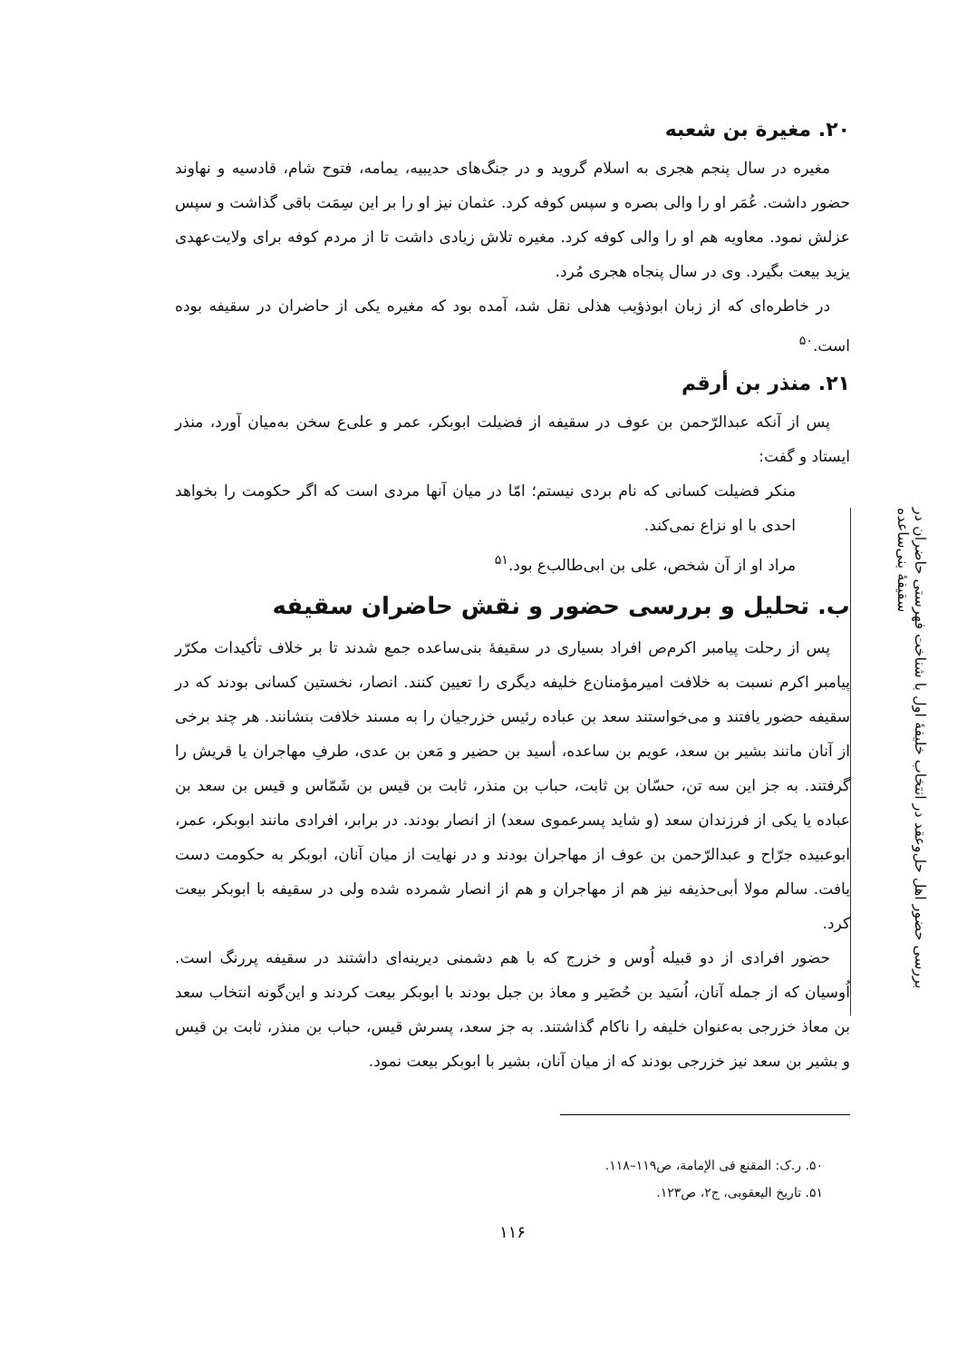بررسی حضور اهل حل‌وعقد در انتخاب خلیفهٔ اول با شناخت فهرستی حاضران در سقیفهٔ بنی‌ساعده
۲۰. مغیرة بن شعبه
مغیره در سال پنجم هجری به اسلام گروید و در جنگ‌های حدیبیه، یمامه، فتوح شام، قادسیه و نهاوند حضور داشت. عُمَر او را والی بصره و سپس کوفه کرد. عثمان نیز او را بر این سِمَت باقی گذاشت و سپس عزلش نمود. معاویه هم او را والی کوفه کرد. مغیره تلاش زیادی داشت تا از مردم کوفه برای ولایت‌عهدی یزید بیعت بگیرد. وی در سال پنجاه هجری مُرد.
در خاطره‌ای که از زبان ابوذؤیب هذلی نقل شد، آمده بود که مغیره یکی از حاضران در سقیفه بوده است.<sup>۵۰</sup>
۲۱. منذر بن أرقم
پس از آنکه عبدالرّحمن بن عوف در سقیفه از فضیلت ابوبکر، عمر و علی‌ع سخن به‌میان آورد، منذر ایستاد و گفت:
منکر فضیلت کسانی که نام بردی نیستم؛ امّا در میان آنها مردی است که اگر حکومت را بخواهد احدی با او نزاع نمی‌کند.
مراد او از آن شخص، علی بن ابی‌طالب‌ع بود.<sup>۵۱</sup>
ب. تحلیل و بررسی حضور و نقش حاضران سقیفه
پس از رحلت پیامبر اکرم‌ص افراد بسیاری در سقیفهٔ بنی‌ساعده جمع شدند تا بر خلاف تأکیدات مکرّر پیامبر اکرم نسبت به خلافت امیرمؤمنان‌ع خلیفه دیگری را تعیین کنند. انصار، نخستین کسانی بودند که در سقیفه حضور یافتند و می‌خواستند سعد بن عباده رئیس خزرجیان را به مسند خلافت بنشانند. هر چند برخی از آنان مانند بشیر بن سعد، عویم بن ساعده، أسید بن حضیر و مَعن بن عدی، طرفِ مهاجران یا قریش را گرفتند. به جز این سه تن، حسّان بن ثابت، حباب بن منذر، ثابت بن قیس بن شَمّاس و قیس بن سعد بن عباده یا یکی از فرزندان سعد (و شاید پسرعموی سعد) از انصار بودند. در برابر، افرادی مانند ابوبکر، عمر، ابوعبیده جرّاح و عبدالرّحمن بن عوف از مهاجران بودند و در نهایت از میان آنان، ابوبکر به حکومت دست یافت. سالم مولا أبی‌حذیفه نیز هم از مهاجران و هم از انصار شمرده شده ولی در سقیفه با ابوبکر بیعت کرد.
حضور افرادی از دو قبیله اُوس و خزرج که با هم دشمنی دیرینه‌ای داشتند در سقیفه پررنگ است. اُوسیان که از جمله آنان، اُسَید بن حُضَیر و معاذ بن جبل بودند با ابوبکر بیعت کردند و این‌گونه انتخاب سعد بن معاذ خزرجی به‌عنوان خلیفه را ناکام گذاشتند. به جز سعد، پسرش قیس، حباب بن منذر، ثابت بن قیس و بشیر بن سعد نیز خزرجی بودند که از میان آنان، بشیر با ابوبکر بیعت نمود.
۵۰. ر.ک: المقنع فی الإمامة، ص۱۱۹–۱۱۸.
۵۱. تاریخ الیعقوبی، ج۲، ص۱۲۳.
۱۱۶